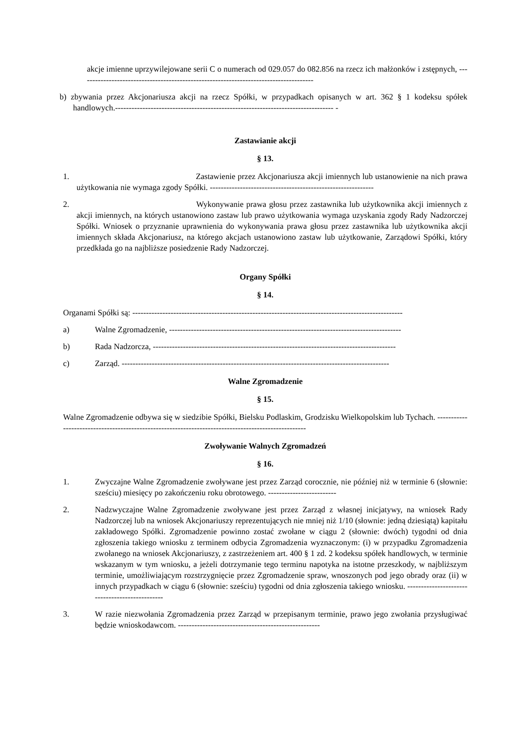akcje imienne uprzywilejowane serii C o numerach od 029.057 do 082.856 na rzecz ich małżonków i zstępnych, --------------------------------------------------------------------------------------
b) zbywania przez Akcjonariusza akcji na rzecz Spółki, w przypadkach opisanych w art. 362 § 1 kodeksu spółek handlowych.-------------------------------------------------------------------------------- -
Zastawianie akcji
§ 13.
1. Zastawienie przez Akcjonariusza akcji imiennych lub ustanowienie na nich prawa użytkowania nie wymaga zgody Spółki. ------------------------------------------------------------
2. Wykonywanie prawa głosu przez zastawnika lub użytkownika akcji imiennych z akcji imiennych, na których ustanowiono zastaw lub prawo użytkowania wymaga uzyskania zgody Rady Nadzorczej Spółki. Wniosek o przyznanie uprawnienia do wykonywania prawa głosu przez zastawnika lub użytkownika akcji imiennych składa Akcjonariusz, na którego akcjach ustanowiono zastaw lub użytkowanie, Zarządowi Spółki, który przedkłada go na najbliższe posiedzenie Rady Nadzorczej.
Organy Spółki
§ 14.
Organami Spółki są: ---------------------------------------------------------------------------------------------------
a) Walne Zgromadzenie, -------------------------------------------------------------------------------------
b) Rada Nadzorcza, -----------------------------------------------------------------------------------------
c) Zarząd. --------------------------------------------------------------------------------------------------
Walne Zgromadzenie
§ 15.
Walne Zgromadzenie odbywa się w siedzibie Spółki, Bielsku Podlaskim, Grodzisku Wielkopolskim lub Tychach. ----------------------------------------------------------------------------------------------------
Zwoływanie Walnych Zgromadzeń
§ 16.
1. Zwyczajne Walne Zgromadzenie zwoływane jest przez Zarząd corocznie, nie później niż w terminie 6 (słownie: sześciu) miesięcy po zakończeniu roku obrotowego. -------------------------
2. Nadzwyczajne Walne Zgromadzenie zwoływane jest przez Zarząd z własnej inicjatywy, na wniosek Rady Nadzorczej lub na wniosek Akcjonariuszy reprezentujących nie mniej niż 1/10 (słownie: jedną dziesiątą) kapitału zakładowego Spółki. Zgromadzenie powinno zostać zwołane w ciągu 2 (słownie: dwóch) tygodni od dnia zgłoszenia takiego wniosku z terminem odbycia Zgromadzenia wyznaczonym: (i) w przypadku Zgromadzenia zwołanego na wniosek Akcjonariuszy, z zastrzeżeniem art. 400 § 1 zd. 2 kodeksu spółek handlowych, w terminie wskazanym w tym wniosku, a jeżeli dotrzymanie tego terminu napotyka na istotne przeszkody, w najbliższym terminie, umożliwiającym rozstrzygnięcie przez Zgromadzenie spraw, wnoszonych pod jego obrady oraz (ii) w innych przypadkach w ciągu 6 (słownie: sześciu) tygodni od dnia zgłoszenia takiego wniosku. -----------------------------------------------
3. W razie niezwołania Zgromadzenia przez Zarząd w przepisanym terminie, prawo jego zwołania przysługiwać będzie wnioskodawcom. ----------------------------------------------------